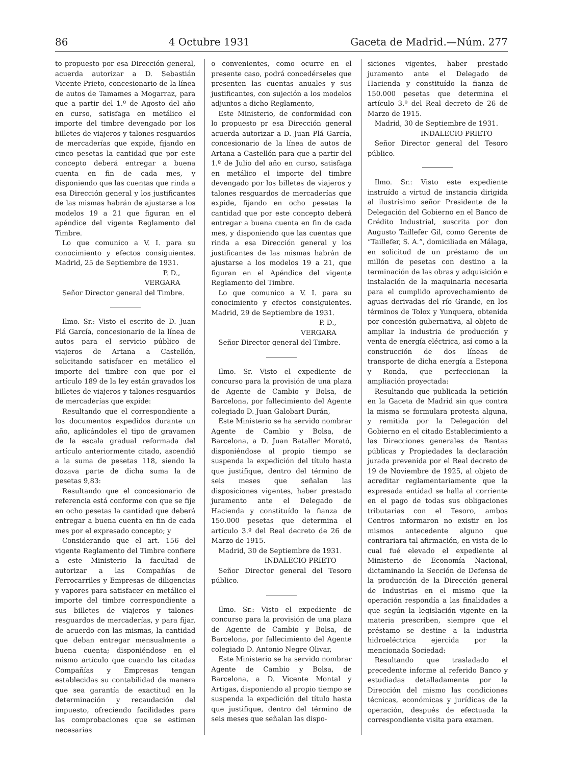86 4 Octubre 1931 Gaceta de Madrid.—Núm. 277
to propuesto por esa Dirección general, acuerda autorizar a D. Sebastián Vicente Prieto, concesionario de la línea de autos de Tamames a Mogarraz, para que a partir del 1.º de Agosto del año en curso, satisfaga en metálico el importe del timbre devengado por los billetes de viajeros y talones resguardos de mercaderías que expide, fijando en cinco pesetas la cantidad que por este concepto deberá entregar a buena cuenta en fin de cada mes, y disponiendo que las cuentas que rinda a esa Dirección general y los justificantes de las mismas habrán de ajustarse a los modelos 19 a 21 que figuran en el apéndice del vigente Reglamento del Timbre.
Lo que comunico a V. I. para su conocimiento y efectos consiguientes. Madrid, 25 de Septiembre de 1931.
P. D.,
VERGARA
Señor Director general del Timbre.
Ilmo. Sr.: Visto el escrito de D. Juan Plá García, concesionario de la línea de autos para el servicio público de viajeros de Artana a Castellón, solicitando satisfacer en metálico el importe del timbre con que por el artículo 189 de la ley están gravados los billetes de viajeros y talones-resguardos de mercaderías que expide:
Resultando que el correspondiente a los documentos expedidos durante un año, aplicándoles el tipo de gravamen de la escala gradual reformada del artículo anteriormente citado, ascendió a la suma de pesetas 118, siendo la dozava parte de dicha suma la de pesetas 9,83:
Resultando que el concesionario de referencia está conforme con que se fije en ocho pesetas la cantidad que deberá entregar a buena cuenta en fin de cada mes por el expresado concepto; y
Considerando que el art. 156 del vigente Reglamento del Timbre confiere a este Ministerio la facultad de autorizar a las Compañías de Ferrocarriles y Empresas de diligencias y vapores para satisfacer en metálico el importe del timbre correspondiente a sus billetes de viajeros y talones-resguardos de mercaderías, y para fijar, de acuerdo con las mismas, la cantidad que deban entregar mensualmente a buena cuenta; disponiéndose en el mismo artículo que cuando las citadas Compañías y Empresas tengan establecidas su contabilidad de manera que sea garantía de exactitud en la determinación y recaudación del impuesto, ofreciendo facilidades para las comprobaciones que se estimen necesarias
o convenientes, como ocurre en el presente caso, podrá concedérseles que presenten las cuentas anuales y sus justificantes, con sujeción a los modelos adjuntos a dicho Reglamento,
Este Ministerio, de conformidad con lo propuesto pr esa Dirección general acuerda autorizar a D. Juan Plá García, concesionario de la línea de autos de Artana a Castellón para que a partir del 1.º de Julio del año en curso, satisfaga en metálico el importe del timbre devengado por los billetes de viajeros y talones resguardos de mercaderías que expide, fijando en ocho pesetas la cantidad que por este concepto deberá entregar a buena cuenta en fin de cada mes, y disponiendo que las cuentas que rinda a esa Dirección general y los justificantes de las mismas habrán de ajustarse a los modelos 19 a 21, que figuran en el Apéndice del vigente Reglamento del Timbre.
Lo que comunico a V. I. para su conocimiento y efectos consiguientes. Madrid, 29 de Septiembre de 1931.
P. D.,
VERGARA
Señor Director general del Timbre.
Ilmo. Sr. Visto el expediente de concurso para la provisión de una plaza de Agente de Cambio y Bolsa, de Barcelona, por fallecimiento del Agente colegiado D. Juan Galobart Durán,
Este Ministerio se ha servido nombrar Agente de Cambio y Bolsa, de Barcelona, a D. Juan Bataller Morató, disponiéndose al propio tiempo se suspenda la expedición del título hasta que justifique, dentro del término de seis meses que señalan las disposiciones vigentes, haber prestado juramento ante el Delegado de Hacienda y constituído la fianza de 150.000 pesetas que determina el artículo 3.º del Real decreto de 26 de Marzo de 1915.
Madrid, 30 de Septiembre de 1931.
INDALECIO PRIETO
Señor Director general del Tesoro público.
Ilmo. Sr.: Visto el expediente de concurso para la provisión de una plaza de Agente de Cambio y Bolsa, de Barcelona, por fallecimiento del Agente colegiado D. Antonio Negre Olivar,
Este Ministerio se ha servido nombrar Agente de Cambio y Bolsa, de Barcelona, a D. Vicente Montal y Artigas, disponiendo al propio tiempo se suspenda la expedición del título hasta que justifique, dentro del término de seis meses que señalan las dispo-
siciones vigentes, haber prestado juramento ante el Delegado de Hacienda y constituído la fianza de 150.000 pesetas que determina el artículo 3.º del Real decreto de 26 de Marzo de 1915.
Madrid, 30 de Septiembre de 1931.
INDALECIO PRIETO
Señor Director general del Tesoro público.
Ilmo. Sr.: Visto este expediente instruído a virtud de instancia dirigida al ilustrísimo señor Presidente de la Delegación del Gobierno en el Banco de Crédito Industrial, suscrita por don Augusto Taillefer Gil, como Gerente de “Taillefer, S. A.”, domiciliada en Málaga, en solicitud de un préstamo de un millón de pesetas con destino a la terminación de las obras y adquisición e instalación de la maquinaria necesaria para el cumplido aprovechamiento de aguas derivadas del río Grande, en los términos de Tolox y Yunquera, obtenida por concesión gubernativa, al objeto de ampliar la industria de producción y venta de energía eléctrica, así como a la construcción de dos líneas de transporte de dicha energía a Estepona y Ronda, que perfeccionan la ampliación proyectada:
Resultando que publicada la petición en la Gaceta de Madrid sin que contra la misma se formulara protesta alguna, y remitida por la Delegación del Gobierno en el citado Establecimiento a las Direcciones generales de Rentas públicas y Propiedades la declaración jurada prevenida por el Real decreto de 19 de Noviembre de 1925, al objeto de acreditar reglamentariamente que la expresada entidad se halla al corriente en el pago de todas sus obligaciones tributarias con el Tesoro, ambos Centros informaron no existir en los mismos antecedente alguno que contrariara tal afirmación, en vista de lo cual fué elevado el expediente al Ministerio de Economía Nacional, dictaminando la Sección de Defensa de la producción de la Dirección general de Industrias en el mismo que la operación respondía a las finalidades a que según la legislación vigente en la materia prescriben, siempre que el préstamo se destine a la industria hidroeléctrica ejercida por la mencionada Sociedad:
Resultando que trasladado el precedente informe al referido Banco y estudiadas detalladamente por la Dirección del mismo las condiciones técnicas, económicas y jurídicas de la operación, después de efectuada la correspondiente visita para examen.